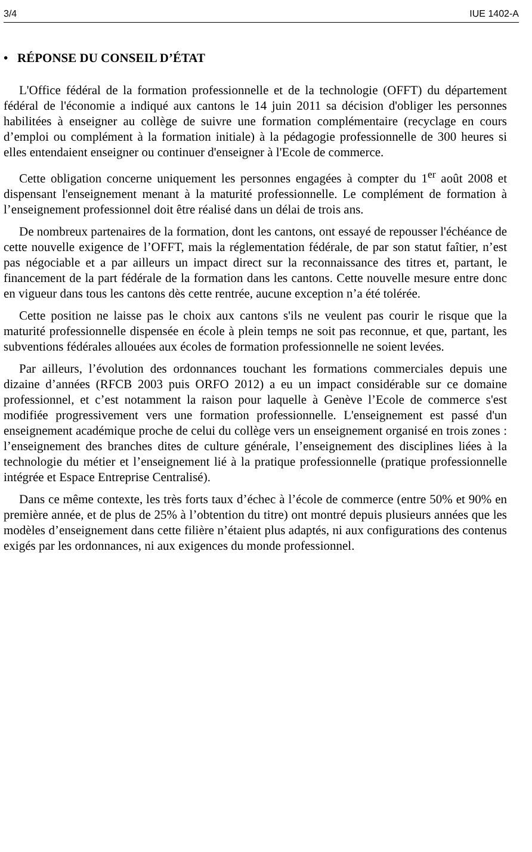3/4 IUE 1402-A
• RÉPONSE DU CONSEIL D’ÉTAT
L'Office fédéral de la formation professionnelle et de la technologie (OFFT) du département fédéral de l'économie a indiqué aux cantons le 14 juin 2011 sa décision d'obliger les personnes habilitées à enseigner au collège de suivre une formation complémentaire (recyclage en cours d’emploi ou complément à la formation initiale) à la pédagogie professionnelle de 300 heures si elles entendaient enseigner ou continuer d'enseigner à l'Ecole de commerce.
Cette obligation concerne uniquement les personnes engagées à compter du 1<sup>er</sup> août 2008 et dispensant l'enseignement menant à la maturité professionnelle. Le complément de formation à l’enseignement professionnel doit être réalisé dans un délai de trois ans.
De nombreux partenaires de la formation, dont les cantons, ont essayé de repousser l'échéance de cette nouvelle exigence de l’OFFT, mais la réglementation fédérale, de par son statut faîtier, n’est pas négociable et a par ailleurs un impact direct sur la reconnaissance des titres et, partant, le financement de la part fédérale de la formation dans les cantons. Cette nouvelle mesure entre donc en vigueur dans tous les cantons dès cette rentrée, aucune exception n’a été tolérée.
Cette position ne laisse pas le choix aux cantons s'ils ne veulent pas courir le risque que la maturité professionnelle dispensée en école à plein temps ne soit pas reconnue, et que, partant, les subventions fédérales allouées aux écoles de formation professionnelle ne soient levées.
Par ailleurs, l’évolution des ordonnances touchant les formations commerciales depuis une dizaine d’années (RFCB 2003 puis ORFO 2012) a eu un impact considérable sur ce domaine professionnel, et c’est notamment la raison pour laquelle à Genève l’Ecole de commerce s'est modifiée progressivement vers une formation professionnelle. L'enseignement est passé d'un enseignement académique proche de celui du collège vers un enseignement organisé en trois zones : l’enseignement des branches dites de culture générale, l’enseignement des disciplines liées à la technologie du métier et l’enseignement lié à la pratique professionnelle (pratique professionnelle intégrée et Espace Entreprise Centralisé).
Dans ce même contexte, les très forts taux d’échec à l’école de commerce (entre 50% et 90% en première année, et de plus de 25% à l’obtention du titre) ont montré depuis plusieurs années que les modèles d’enseignement dans cette filière n’étaient plus adaptés, ni aux configurations des contenus exigés par les ordonnances, ni aux exigences du monde professionnel.